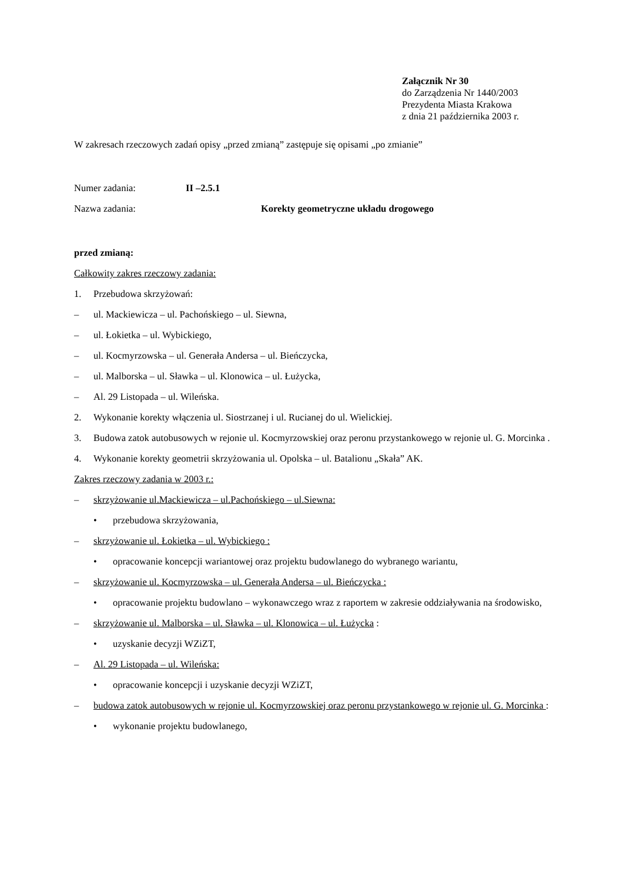Załącznik Nr 30
do Zarządzenia Nr 1440/2003
Prezydenta Miasta Krakowa
z dnia 21 października 2003 r.
W zakresach rzeczowych zadań opisy „przed zmianą” zastępuje się opisami „po zmianie”
Numer zadania: II –2.5.1
Nazwa zadania: Korekty geometryczne układu drogowego
przed zmianą:
Całkowity zakres rzeczowy zadania:
1. Przebudowa skrzyżowań:
– ul. Mackiewicza – ul. Pachońskiego – ul. Siewna,
– ul. Łokietka – ul. Wybickiego,
– ul. Kocmyrzowska – ul. Generała Andersa – ul. Bieńczycka,
– ul. Malborska – ul. Sławka – ul. Klonowica – ul. Łużycka,
– Al. 29 Listopada – ul. Wileńska.
2. Wykonanie korekty włączenia ul. Siostrzanej i ul. Rucianej do ul. Wielickiej.
3. Budowa zatok autobusowych w rejonie ul. Kocmyrzowskiej oraz peronu przystankowego w rejonie ul. G. Morcinka .
4. Wykonanie korekty geometrii skrzyżowania ul. Opolska – ul. Batalionu „Skała” AK.
Zakres rzeczowy zadania w 2003 r.:
– skrzyżowanie ul.Mackiewicza – ul.Pachońskiego – ul.Siewna:
• przebudowa skrzyżowania,
– skrzyżowanie ul. Łokietka – ul. Wybickiego :
• opracowanie koncepcji wariantowej oraz projektu budowlanego do wybranego wariantu,
– skrzyżowanie ul. Kocmyrzowska – ul. Generała Andersa – ul. Bieńczycka :
• opracowanie projektu budowlano – wykonawczego wraz z raportem w zakresie oddziaływania na środowisko,
– skrzyżowanie ul. Malborska – ul. Sławka – ul. Klonowica – ul. Łużycka :
• uzyskanie decyzji WZiZT,
– Al. 29 Listopada – ul. Wileńska:
• opracowanie koncepcji i uzyskanie decyzji WZiZT,
– budowa zatok autobusowych w rejonie ul. Kocmyrzowskiej oraz peronu przystankowego w rejonie ul. G. Morcinka :
• wykonanie projektu budowlanego,